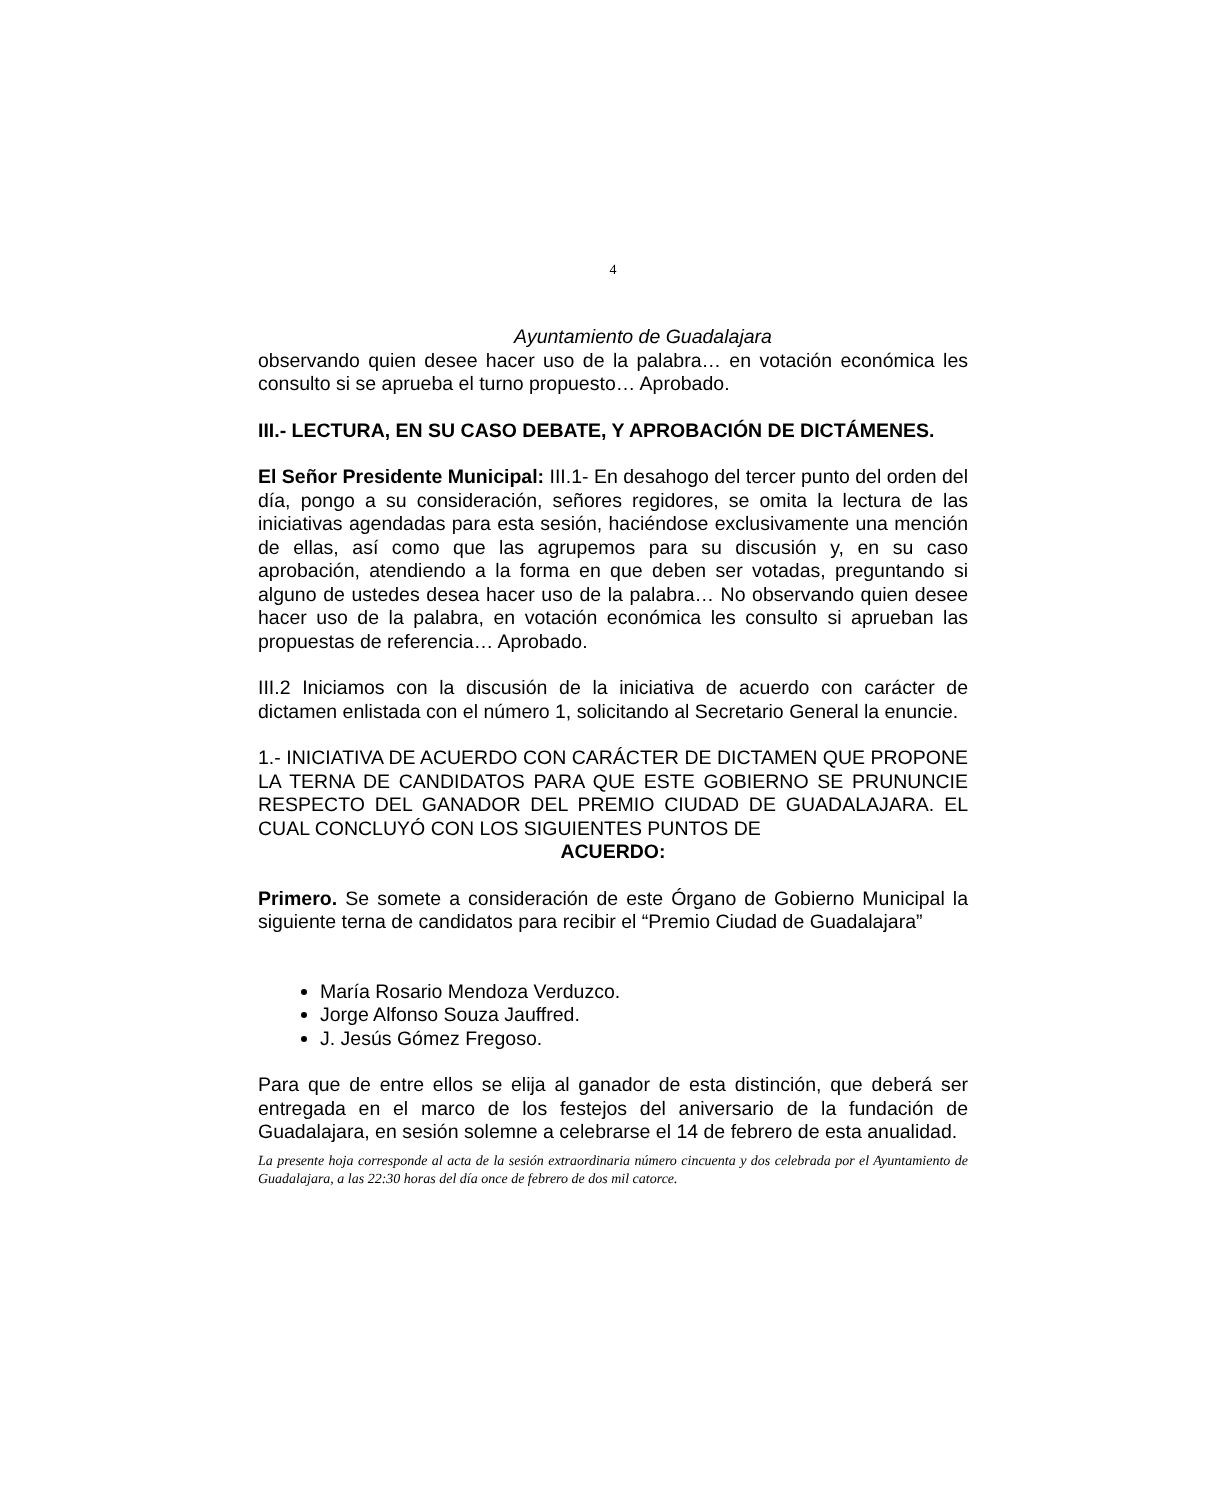4
Ayuntamiento de Guadalajara
observando quien desee hacer uso de la palabra… en votación económica les consulto si se aprueba el turno propuesto… Aprobado.
III.- LECTURA, EN SU CASO DEBATE, Y APROBACIÓN DE DICTÁMENES.
El Señor Presidente Municipal: III.1- En desahogo del tercer punto del orden del día, pongo a su consideración, señores regidores, se omita la lectura de las iniciativas agendadas para esta sesión, haciéndose exclusivamente una mención de ellas, así como que las agrupemos para su discusión y, en su caso aprobación, atendiendo a la forma en que deben ser votadas, preguntando si alguno de ustedes desea hacer uso de la palabra… No observando quien desee hacer uso de la palabra, en votación económica les consulto si aprueban las propuestas de referencia… Aprobado.
III.2 Iniciamos con la discusión de la iniciativa de acuerdo con carácter de dictamen enlistada con el número 1, solicitando al Secretario General la enuncie.
1.- INICIATIVA DE ACUERDO CON CARÁCTER DE DICTAMEN QUE PROPONE LA TERNA DE CANDIDATOS PARA QUE ESTE GOBIERNO SE PRUNUNCIE RESPECTO DEL GANADOR DEL PREMIO CIUDAD DE GUADALAJARA. EL CUAL CONCLUYÓ CON LOS SIGUIENTES PUNTOS DE
ACUERDO:
Primero. Se somete a consideración de este Órgano de Gobierno Municipal la siguiente terna de candidatos para recibir el “Premio Ciudad de Guadalajara”
María Rosario Mendoza Verduzco.
Jorge Alfonso Souza Jauffred.
J. Jesús Gómez Fregoso.
Para que de entre ellos se elija al ganador de esta distinción, que deberá ser entregada en el marco de los festejos del aniversario de la fundación de Guadalajara, en sesión solemne a celebrarse el 14 de febrero de esta anualidad.
La presente hoja corresponde al acta de la sesión extraordinaria número cincuenta y dos celebrada por el Ayuntamiento de Guadalajara, a las 22:30 horas del día once de febrero de dos mil catorce.